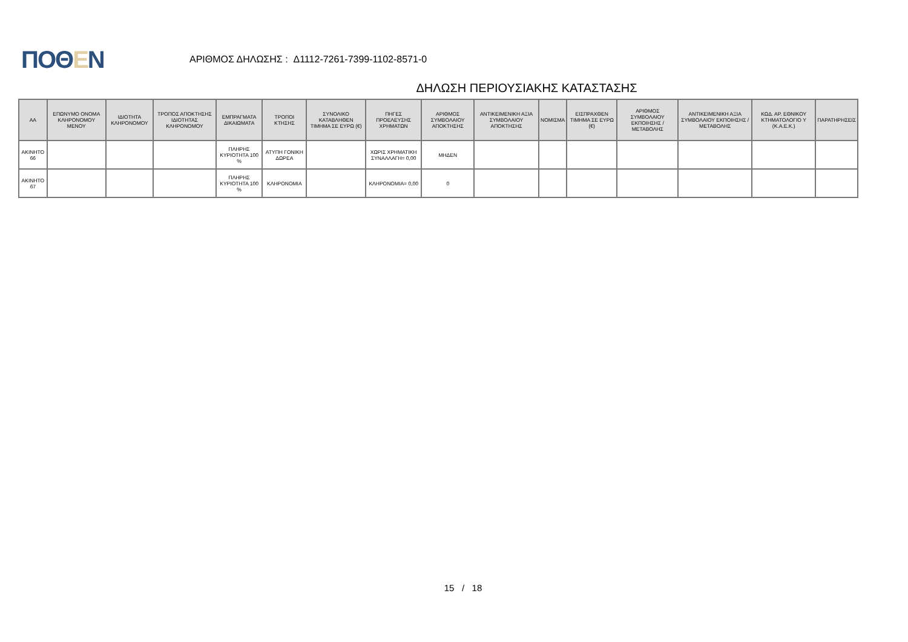ΠΟΘΕΝ
ΑΡΙΘΜΟΣ ΔΗΛΩΣΗΣ : Δ1112-7261-7399-1102-8571-0
ΔΗΛΩΣΗ ΠΕΡΙΟΥΣΙΑΚΗΣ ΚΑΤΑΣΤΑΣΗΣ
| ΑΑ | ΕΠΩΝΥΜΟ ΟΝΟΜΑ ΚΛΗΡΟΝΟΜΟΥ ΜΕΝΟΥ | ΙΔΙΟΤΗΤΑ ΚΛΗΡΟΝΟΜΟΥ | ΤΡΟΠΟΣ ΑΠΟΚΤΗΣΗΣ ΙΔΙΟΤΗΤΑΣ ΚΛΗΡΟΝΟΜΟΥ | ΕΜΠΡΑΓΜΑΤΑ ΔΙΚΑΙΩΜΑΤΑ | ΤΡΟΠΟΙ ΚΤΗΣΗΣ | ΣΥΝΟΛΙΚΟ ΚΑΤΑΒΛΗΘΕΝ ΤΙΜΗΜΑ ΣΕ ΕΥΡΩ (€) | ΠΗΓΕΣ ΠΡΟΕΛΕΥΣΗΣ ΧΡΗΜΑΤΩΝ | ΑΡΙΘΜΟΣ ΣΥΜΒΟΛΑΙΟΥ ΑΠΟΚΤΗΣΗΣ | ΑΝΤΙΚΕΙΜΕΝΙΚΗ ΑΞΙΑ ΣΥΜΒΟΛΑΙΟΥ ΑΠΟΚΤΗΣΗΣ | ΝΟΜΙΣΜΑ | ΕΙΣΠΡΑΧΘΕΝ ΤΙΜΗΜΑ ΣΕ ΕΥΡΩ (€) | ΑΡΙΘΜΟΣ ΣΥΜΒΟΛΑΙΟΥ ΕΚΠΟΙΗΣΗΣ /ΜΕΤΑΒΟΛΗΣ | ΑΝΤΙΚΕΙΜΕΝΙΚΗ ΑΞΙΑ ΣΥΜΒΟΛΑΙΟΥ ΕΚΠΟΙΗΣΗΣ / ΜΕΤΑΒΟΛΗΣ | ΚΩΔ. ΑΡ. ΕΘΝΙΚΟΥ ΚΤΗΜΑΤΟΛΟΓΙΟ Υ (Κ.Α.Ε.Κ.) | ΠΑΡΑΤΗΡΗΣΕΙΣ |
| --- | --- | --- | --- | --- | --- | --- | --- | --- | --- | --- | --- | --- | --- | --- | --- |
| ΑΚΙΝΗΤΟ 66 | | | | ΠΛΗΡΗΣ ΚΥΡΙΟΤΗΤΑ 100 % | ΑΤΥΠΗ ΓΟΝΙΚΗ ΔΩΡΕΑ | | ΧΩΡΙΣ ΧΡΗΜΑΤΙΚΗ ΣΥΝΑΛΛΑΓΗ= 0,00 | ΜΗΔΕΝ | | | | | | | |
| ΑΚΙΝΗΤΟ 67 | | | | ΠΛΗΡΗΣ ΚΥΡΙΟΤΗΤΑ 100 % | ΚΛΗΡΟΝΟΜΙΑ | | ΚΛΗΡΟΝΟΜΙΑ= 0,00 | 0 | | | | | | | |
15 / 18